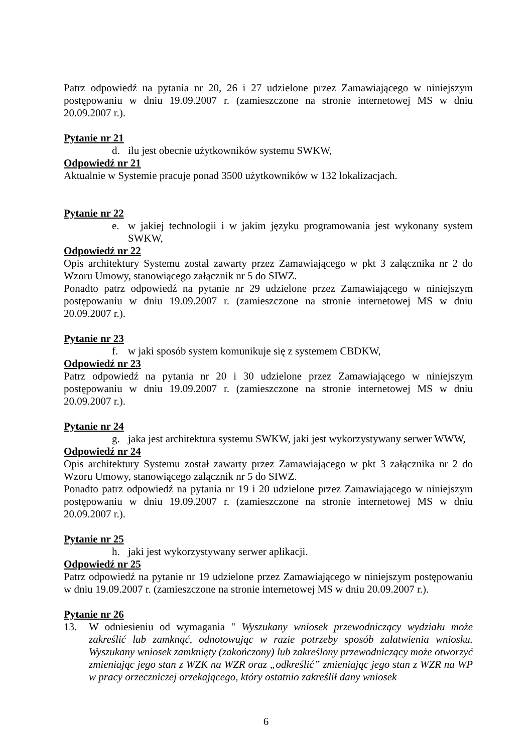Patrz odpowiedź na pytania nr 20, 26 i 27 udzielone przez Zamawiającego w niniejszym postępowaniu w dniu 19.09.2007 r. (zamieszczone na stronie internetowej MS w dniu 20.09.2007 r.).
Pytanie nr 21
d. ilu jest obecnie użytkowników systemu SWKW,
Odpowiedź nr 21
Aktualnie w Systemie pracuje ponad 3500 użytkowników w 132 lokalizacjach.
Pytanie nr 22
e. w jakiej technologii i w jakim języku programowania jest wykonany system SWKW,
Odpowiedź nr 22
Opis architektury Systemu został zawarty przez Zamawiającego w pkt 3 załącznika nr 2 do Wzoru Umowy, stanowiącego załącznik nr 5 do SIWZ.
Ponadto patrz odpowiedź na pytanie nr 29 udzielone przez Zamawiającego w niniejszym postępowaniu w dniu 19.09.2007 r. (zamieszczone na stronie internetowej MS w dniu 20.09.2007 r.).
Pytanie nr 23
f. w jaki sposób system komunikuje się z systemem CBDKW,
Odpowiedź nr 23
Patrz odpowiedź na pytania nr 20 i 30 udzielone przez Zamawiającego w niniejszym postępowaniu w dniu 19.09.2007 r. (zamieszczone na stronie internetowej MS w dniu 20.09.2007 r.).
Pytanie nr 24
g. jaka jest architektura systemu SWKW, jaki jest wykorzystywany serwer WWW,
Odpowiedź nr 24
Opis architektury Systemu został zawarty przez Zamawiającego w pkt 3 załącznika nr 2 do Wzoru Umowy, stanowiącego załącznik nr 5 do SIWZ.
Ponadto patrz odpowiedź na pytania nr 19 i 20 udzielone przez Zamawiającego w niniejszym postępowaniu w dniu 19.09.2007 r. (zamieszczone na stronie internetowej MS w dniu 20.09.2007 r.).
Pytanie nr 25
h. jaki jest wykorzystywany serwer aplikacji.
Odpowiedź nr 25
Patrz odpowiedź na pytanie nr 19 udzielone przez Zamawiającego w niniejszym postępowaniu w dniu 19.09.2007 r. (zamieszczone na stronie internetowej MS w dniu 20.09.2007 r.).
Pytanie nr 26
13. W odniesieniu od wymagania " Wyszukany wniosek przewodniczący wydziału może zakreślić lub zamknąć, odnotowując w razie potrzeby sposób załatwienia wniosku. Wyszukany wniosek zamknięty (zakończony) lub zakreślony przewodniczący może otworzyć zmieniając jego stan z WZK na WZR oraz „odkreślić” zmieniając jego stan z WZR na WP w pracy orzeczniczej orzekającego, który ostatnio zakreślił dany wniosek
6